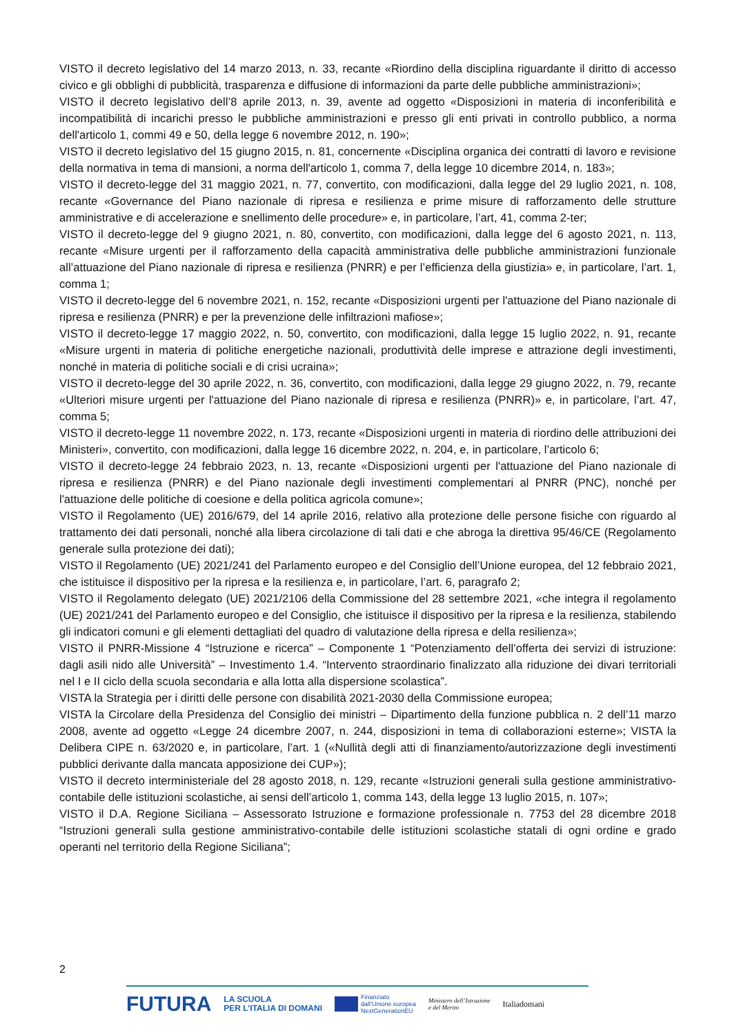VISTO il decreto legislativo del 14 marzo 2013, n. 33, recante «Riordino della disciplina riguardante il diritto di accesso civico e gli obblighi di pubblicità, trasparenza e diffusione di informazioni da parte delle pubbliche amministrazioni»;
VISTO il decreto legislativo dell’8 aprile 2013, n. 39, avente ad oggetto «Disposizioni in materia di inconferibilità e incompatibilità di incarichi presso le pubbliche amministrazioni e presso gli enti privati in controllo pubblico, a norma dell'articolo 1, commi 49 e 50, della legge 6 novembre 2012, n. 190»;
VISTO il decreto legislativo del 15 giugno 2015, n. 81, concernente «Disciplina organica dei contratti di lavoro e revisione della normativa in tema di mansioni, a norma dell'articolo 1, comma 7, della legge 10 dicembre 2014, n. 183»;
VISTO il decreto-legge del 31 maggio 2021, n. 77, convertito, con modificazioni, dalla legge del 29 luglio 2021, n. 108, recante «Governance del Piano nazionale di ripresa e resilienza e prime misure di rafforzamento delle strutture amministrative e di accelerazione e snellimento delle procedure» e, in particolare, l’art, 41, comma 2-ter;
VISTO il decreto-legge del 9 giugno 2021, n. 80, convertito, con modificazioni, dalla legge del 6 agosto 2021, n. 113, recante «Misure urgenti per il rafforzamento della capacità amministrativa delle pubbliche amministrazioni funzionale all’attuazione del Piano nazionale di ripresa e resilienza (PNRR) e per l’efficienza della giustizia» e, in particolare, l’art. 1, comma 1;
VISTO il decreto-legge del 6 novembre 2021, n. 152, recante «Disposizioni urgenti per l'attuazione del Piano nazionale di ripresa e resilienza (PNRR) e per la prevenzione delle infiltrazioni mafiose»;
VISTO il decreto-legge 17 maggio 2022, n. 50, convertito, con modificazioni, dalla legge 15 luglio 2022, n. 91, recante «Misure urgenti in materia di politiche energetiche nazionali, produttività delle imprese e attrazione degli investimenti, nonché in materia di politiche sociali e di crisi ucraina»;
VISTO il decreto-legge del 30 aprile 2022, n. 36, convertito, con modificazioni, dalla legge 29 giugno 2022, n. 79, recante «Ulteriori misure urgenti per l'attuazione del Piano nazionale di ripresa e resilienza (PNRR)» e, in particolare, l’art. 47, comma 5;
VISTO il decreto-legge 11 novembre 2022, n. 173, recante «Disposizioni urgenti in materia di riordino delle attribuzioni dei Ministeri», convertito, con modificazioni, dalla legge 16 dicembre 2022, n. 204, e, in particolare, l’articolo 6;
VISTO il decreto-legge 24 febbraio 2023, n. 13, recante «Disposizioni urgenti per l'attuazione del Piano nazionale di ripresa e resilienza (PNRR) e del Piano nazionale degli investimenti complementari al PNRR (PNC), nonché per l'attuazione delle politiche di coesione e della politica agricola comune»;
VISTO il Regolamento (UE) 2016/679, del 14 aprile 2016, relativo alla protezione delle persone fisiche con riguardo al trattamento dei dati personali, nonché alla libera circolazione di tali dati e che abroga la direttiva 95/46/CE (Regolamento generale sulla protezione dei dati);
VISTO il Regolamento (UE) 2021/241 del Parlamento europeo e del Consiglio dell’Unione europea, del 12 febbraio 2021, che istituisce il dispositivo per la ripresa e la resilienza e, in particolare, l’art. 6, paragrafo 2;
VISTO il Regolamento delegato (UE) 2021/2106 della Commissione del 28 settembre 2021, «che integra il regolamento (UE) 2021/241 del Parlamento europeo e del Consiglio, che istituisce il dispositivo per la ripresa e la resilienza, stabilendo gli indicatori comuni e gli elementi dettagliati del quadro di valutazione della ripresa e della resilienza»;
VISTO il PNRR-Missione 4 “Istruzione e ricerca” – Componente 1 “Potenziamento dell’offerta dei servizi di istruzione: dagli asili nido alle Università” – Investimento 1.4. “Intervento straordinario finalizzato alla riduzione dei divari territoriali nel I e II ciclo della scuola secondaria e alla lotta alla dispersione scolastica”.
VISTA la Strategia per i diritti delle persone con disabilità 2021-2030 della Commissione europea;
VISTA la Circolare della Presidenza del Consiglio dei ministri – Dipartimento della funzione pubblica n. 2 dell’11 marzo 2008, avente ad oggetto «Legge 24 dicembre 2007, n. 244, disposizioni in tema di collaborazioni esterne»; VISTA la Delibera CIPE n. 63/2020 e, in particolare, l’art. 1 («Nullità degli atti di finanziamento/autorizzazione degli investimenti pubblici derivante dalla mancata apposizione dei CUP»);
VISTO il decreto interministeriale del 28 agosto 2018, n. 129, recante «Istruzioni generali sulla gestione amministrativo-contabile delle istituzioni scolastiche, ai sensi dell’articolo 1, comma 143, della legge 13 luglio 2015, n. 107»;
VISTO il D.A. Regione Siciliana – Assessorato Istruzione e formazione professionale n. 7753 del 28 dicembre 2018 “Istruzioni generali sulla gestione amministrativo-contabile delle istituzioni scolastiche statali di ogni ordine e grado operanti nel territorio della Regione Siciliana”;
2
FUTURA LA SCUOLA
PER L’ITALIA DI DOMANI Finanziato
dall’Unione europea
NextGenerationEU Ministero dell’Istruzione
e del Merito Italiadomani